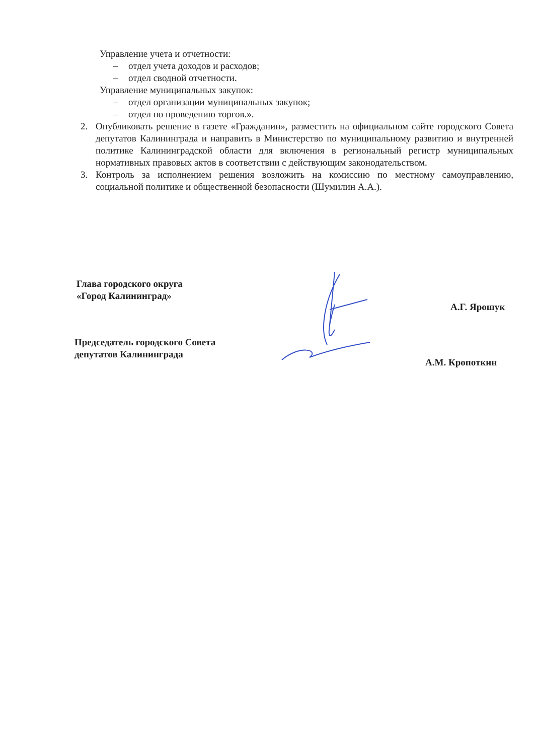Управление учета и отчетности:
– отдел учета доходов и расходов;
– отдел сводной отчетности.
Управление муниципальных закупок:
– отдел организации муниципальных закупок;
– отдел по проведению торгов.».
2. Опубликовать решение в газете «Гражданин», разместить на официальном сайте городского Совета депутатов Калининграда и направить в Министерство по муниципальному развитию и внутренней политике Калининградской области для включения в региональный регистр муниципальных нормативных правовых актов в соответствии с действующим законодательством.
3. Контроль за исполнением решения возложить на комиссию по местному самоуправлению, социальной политике и общественной безопасности (Шумилин А.А.).
Глава городского округа
«Город Калининград»
А.Г. Ярошук
Председатель городского Совета
депутатов Калининграда
А.М. Кропоткин